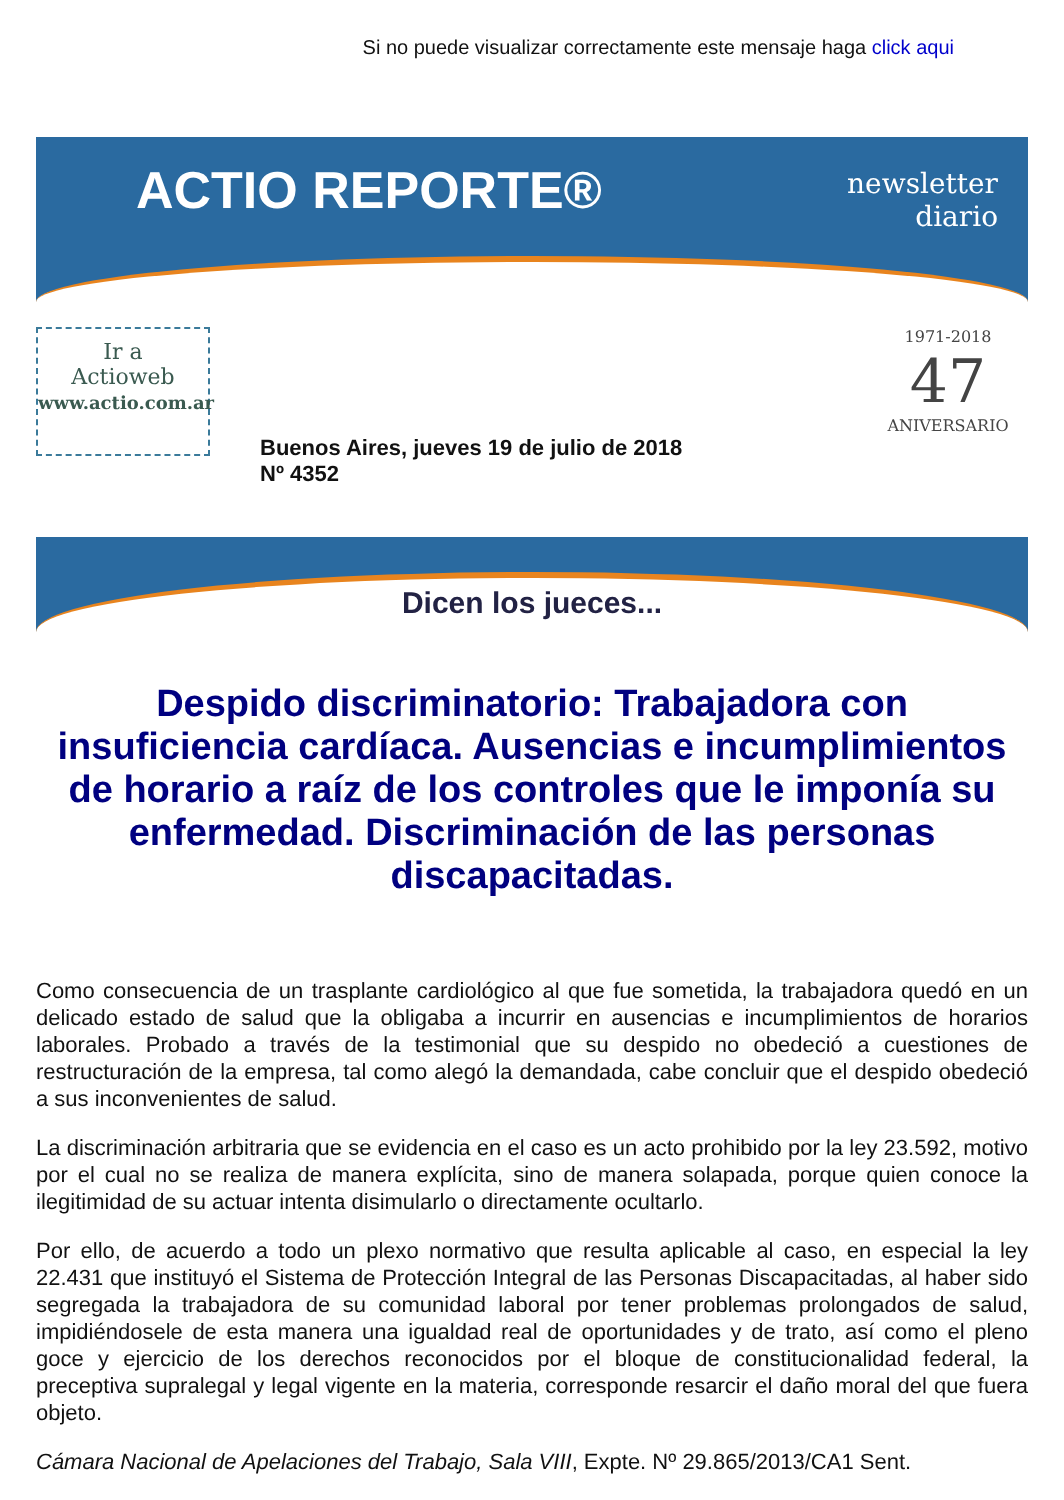Si no puede visualizar correctamente este mensaje haga click aqui
ACTIO REPORTE®
newsletter
diario
Ir a
Actioweb
www.actio.com.ar
Buenos Aires, jueves 19 de julio de 2018
Nº 4352
1971-2018
47
ANIVERSARIO
Dicen los jueces...
Despido discriminatorio: Trabajadora con insuficiencia cardíaca. Ausencias e incumplimientos de horario a raíz de los controles que le imponía su enfermedad. Discriminación de las personas discapacitadas.
Como consecuencia de un trasplante cardiológico al que fue sometida, la trabajadora quedó en un delicado estado de salud que la obligaba a incurrir en ausencias e incumplimientos de horarios laborales. Probado a través de la testimonial que su despido no obedeció a cuestiones de restructuración de la empresa, tal como alegó la demandada, cabe concluir que el despido obedeció a sus inconvenientes de salud.
La discriminación arbitraria que se evidencia en el caso es un acto prohibido por la ley 23.592, motivo por el cual no se realiza de manera explícita, sino de manera solapada, porque quien conoce la ilegitimidad de su actuar intenta disimularlo o directamente ocultarlo.
Por ello, de acuerdo a todo un plexo normativo que resulta aplicable al caso, en especial la ley 22.431 que instituyó el Sistema de Protección Integral de las Personas Discapacitadas, al haber sido segregada la trabajadora de su comunidad laboral por tener problemas prolongados de salud, impidiéndosele de esta manera una igualdad real de oportunidades y de trato, así como el pleno goce y ejercicio de los derechos reconocidos por el bloque de constitucionalidad federal, la preceptiva supralegal y legal vigente en la materia, corresponde resarcir el daño moral del que fuera objeto.
Cámara Nacional de Apelaciones del Trabajo, Sala VIII, Expte. Nº 29.865/2013/CA1 Sent.